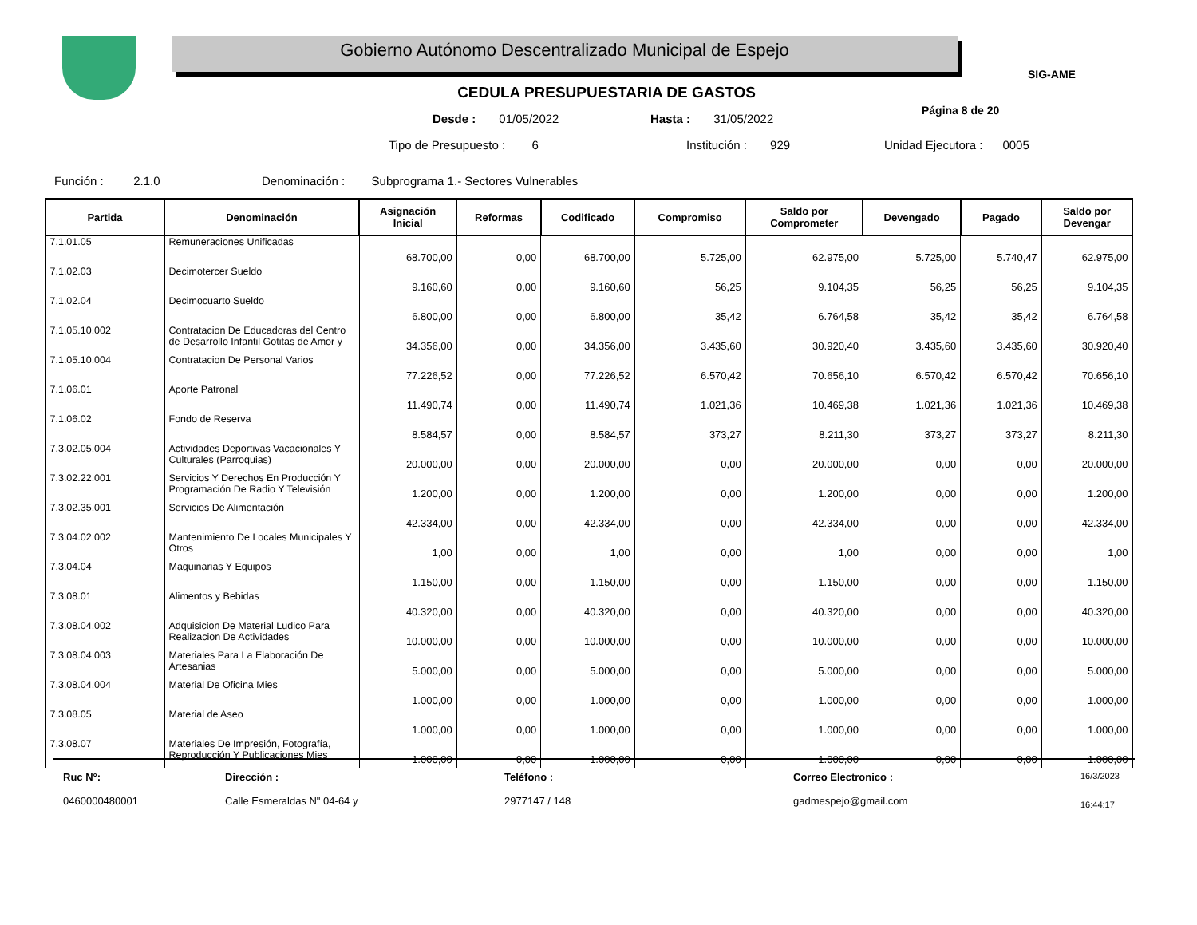Gobierno Autónomo Descentralizado Municipal de Espejo
SIG-AME
CEDULA PRESUPUESTARIA DE GASTOS
Desde : 01/05/2022 Hasta : 31/05/2022
Página 8 de 20
Tipo de Presupuesto : 6 Institución : 929 Unidad Ejecutora : 0005
Función : 2.1.0
Denominación : Subprograma 1.- Sectores Vulnerables
| Partida | Denominación | Asignación Inicial | Reformas | Codificado | Compromiso | Saldo por Comprometer | Devengado | Pagado | Saldo por Devengar |
| --- | --- | --- | --- | --- | --- | --- | --- | --- | --- |
| 7.1.01.05 | Remuneraciones Unificadas | 68.700,00 | 0,00 | 68.700,00 | 5.725,00 | 62.975,00 | 5.725,00 | 5.740,47 | 62.975,00 |
| 7.1.02.03 | Decimotercer Sueldo | 9.160,60 | 0,00 | 9.160,60 | 56,25 | 9.104,35 | 56,25 | 56,25 | 9.104,35 |
| 7.1.02.04 | Decimocuarto Sueldo | 6.800,00 | 0,00 | 6.800,00 | 35,42 | 6.764,58 | 35,42 | 35,42 | 6.764,58 |
| 7.1.05.10.002 | Contratacion De Educadoras del Centro de Desarrollo Infantil Gotitas de Amor y | 34.356,00 | 0,00 | 34.356,00 | 3.435,60 | 30.920,40 | 3.435,60 | 3.435,60 | 30.920,40 |
| 7.1.05.10.004 | Contratacion De Personal Varios | 77.226,52 | 0,00 | 77.226,52 | 6.570,42 | 70.656,10 | 6.570,42 | 6.570,42 | 70.656,10 |
| 7.1.06.01 | Aporte Patronal | 11.490,74 | 0,00 | 11.490,74 | 1.021,36 | 10.469,38 | 1.021,36 | 1.021,36 | 10.469,38 |
| 7.1.06.02 | Fondo de Reserva | 8.584,57 | 0,00 | 8.584,57 | 373,27 | 8.211,30 | 373,27 | 373,27 | 8.211,30 |
| 7.3.02.05.004 | Actividades Deportivas Vacacionales Y Culturales (Parroquias) | 20.000,00 | 0,00 | 20.000,00 | 0,00 | 20.000,00 | 0,00 | 0,00 | 20.000,00 |
| 7.3.02.22.001 | Servicios Y Derechos En Producción Y Programación De Radio Y Televisión | 1.200,00 | 0,00 | 1.200,00 | 0,00 | 1.200,00 | 0,00 | 0,00 | 1.200,00 |
| 7.3.02.35.001 | Servicios De Alimentación | 42.334,00 | 0,00 | 42.334,00 | 0,00 | 42.334,00 | 0,00 | 0,00 | 42.334,00 |
| 7.3.04.02.002 | Mantenimiento De Locales Municipales Y Otros | 1,00 | 0,00 | 1,00 | 0,00 | 1,00 | 0,00 | 0,00 | 1,00 |
| 7.3.04.04 | Maquinarias Y Equipos | 1.150,00 | 0,00 | 1.150,00 | 0,00 | 1.150,00 | 0,00 | 0,00 | 1.150,00 |
| 7.3.08.01 | Alimentos y Bebidas | 40.320,00 | 0,00 | 40.320,00 | 0,00 | 40.320,00 | 0,00 | 0,00 | 40.320,00 |
| 7.3.08.04.002 | Adquisicion De Material Ludico Para Realizacion De Actividades | 10.000,00 | 0,00 | 10.000,00 | 0,00 | 10.000,00 | 0,00 | 0,00 | 10.000,00 |
| 7.3.08.04.003 | Materiales Para La Elaboración De Artesanias | 5.000,00 | 0,00 | 5.000,00 | 0,00 | 5.000,00 | 0,00 | 0,00 | 5.000,00 |
| 7.3.08.04.004 | Material De Oficina Mies | 1.000,00 | 0,00 | 1.000,00 | 0,00 | 1.000,00 | 0,00 | 0,00 | 1.000,00 |
| 7.3.08.05 | Material de Aseo | 1.000,00 | 0,00 | 1.000,00 | 0,00 | 1.000,00 | 0,00 | 0,00 | 1.000,00 |
| 7.3.08.07 | Materiales De Impresión, Fotografía, Reproducción Y Publicaciones Mies | 1.000,00 | 0,00 | 1.000,00 | 0,00 | 1.000,00 | 0,00 | 0,00 | 1.000,00 |
Ruc N°:
0460000480001
Dirección :
Calle Esmeraldas N" 04-64 y
Teléfono :
2977147 / 148
Correo Electronico :
gadmespejo@gmail.com
16/3/2023
16:44:17